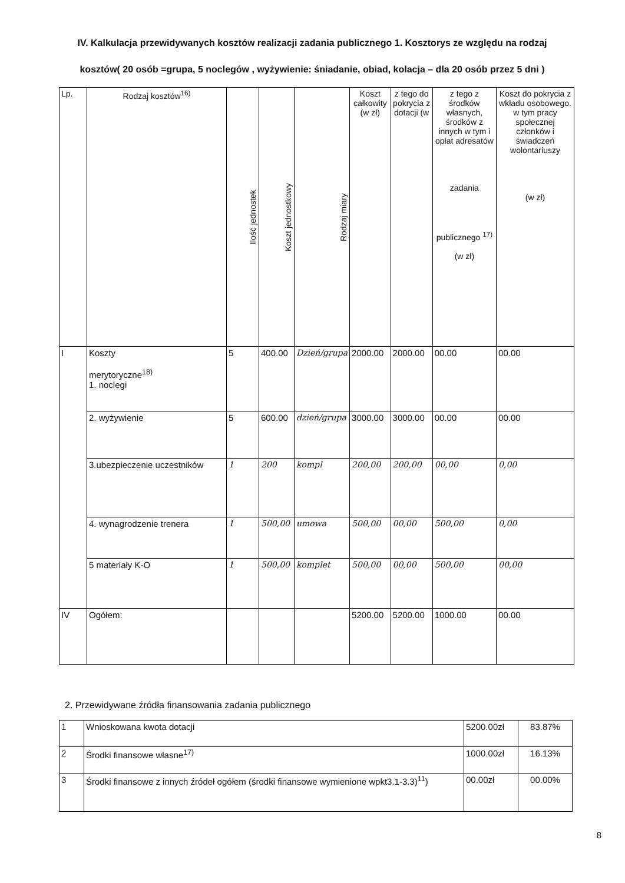IV. Kalkulacja przewidywanych kosztów realizacji zadania publicznego 1. Kosztorys ze względu na rodzaj kosztów( 20 osób =grupa, 5 noclegów , wyżywienie: śniadanie, obiad, kolacja – dla 20 osób przez 5 dni )
| Lp. | Rodzaj kosztów<sup>16)</sup> | Ilość jednostek | Koszt jednostkowy | Rodzaj miary | Koszt całkowity (w zł) | z tego do pokrycia z dotacji (w | z tego z środków własnych, środków z innych w tym i opłat adresatów zadania publicznego <sup>17)</sup> (w zł) | Koszt do pokrycia z wkładu osobowego. w tym pracy społecznej członków i świadczeń wolontariuszy (w zł) |
| --- | --- | --- | --- | --- | --- | --- | --- | --- |
| I | Koszty merytoryczne<sup>18)</sup> 1. noclegi | 5 | 400.00 | Dzień/grupa | 2000.00 | 2000.00 | 00.00 | 00.00 |
| | 2. wyżywienie | 5 | 600.00 | dzień/grupa | 3000.00 | 3000.00 | 00.00 | 00.00 |
| | 3.ubezpieczenie uczestników | 1 | 200 | kompl | 200,00 | 200,00 | 00,00 | 0,00 |
| | 4. wynagrodzenie trenera | 1 | 500,00 | umowa | 500,00 | 00,00 | 500,00 | 0,00 |
| | 5 materiały K-O | 1 | 500,00 | komplet | 500,00 | 00,00 | 500,00 | 00,00 |
| IV | Ogółem: | | | | 5200.00 | 5200.00 | 1000.00 | 00.00 |
2. Przewidywane źródła finansowania zadania publicznego
| 1 | Wnioskowana kwota dotacji | 5200.00zł | 83.87% |
| 2 | Środki finansowe własne<sup>17)</sup> | 1000.00zł | 16.13% |
| 3 | Środki finansowe z innych źródeł ogółem (środki finansowe wymienione wpkt3.1-3.3)<sup>11</sup>) | 00.00zł | 00.00% |
8